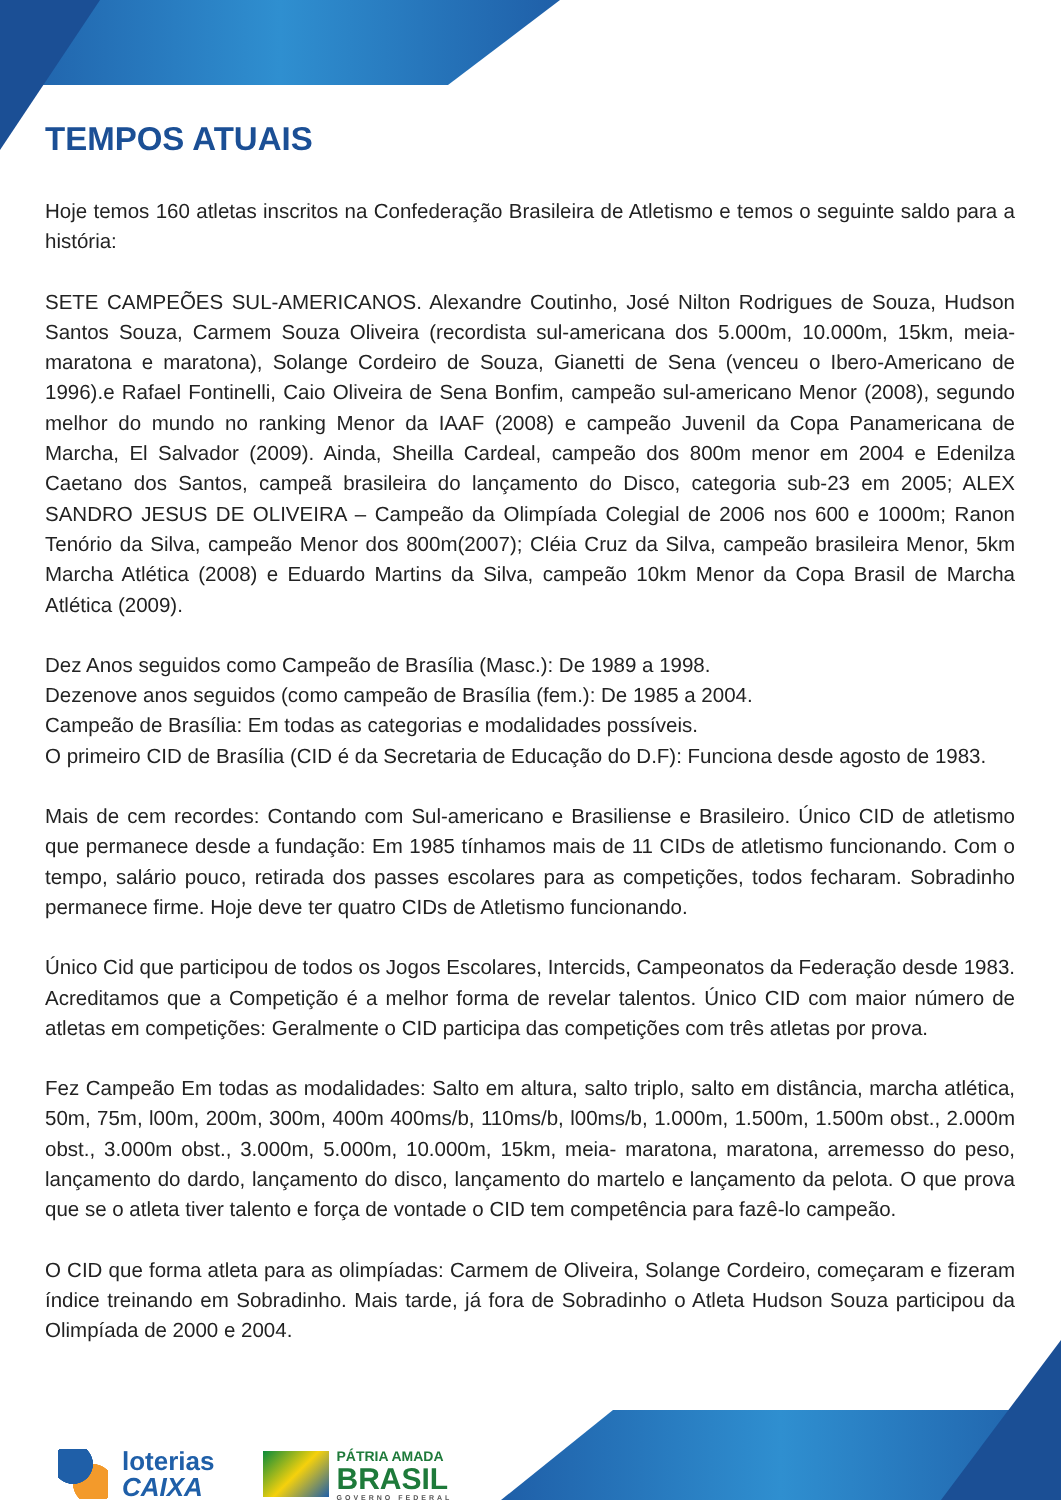TEMPOS ATUAIS
Hoje temos 160 atletas inscritos na Confederação Brasileira de Atletismo e temos o seguinte saldo para a história:
SETE CAMPEÕES SUL-AMERICANOS. Alexandre Coutinho, José Nilton Rodrigues de Souza, Hudson Santos Souza, Carmem Souza Oliveira (recordista sul-americana dos 5.000m, 10.000m, 15km, meia-maratona e maratona), Solange Cordeiro de Souza, Gianetti de Sena (venceu o Ibero-Americano de 1996).e Rafael Fontinelli, Caio Oliveira de Sena Bonfim, campeão sul-americano Menor (2008), segundo melhor do mundo no ranking Menor da IAAF (2008) e campeão Juvenil da Copa Panamericana de Marcha, El Salvador (2009). Ainda, Sheilla Cardeal, campeão dos 800m menor em 2004 e Edenilza Caetano dos Santos, campeã brasileira do lançamento do Disco, categoria sub-23 em 2005; ALEX SANDRO JESUS DE OLIVEIRA – Campeão da Olimpíada Colegial de 2006 nos 600 e 1000m; Ranon Tenório da Silva, campeão Menor dos 800m(2007); Cléia Cruz da Silva, campeão brasileira Menor, 5km Marcha Atlética (2008) e Eduardo Martins da Silva, campeão 10km Menor da Copa Brasil de Marcha Atlética (2009).
Dez Anos seguidos como Campeão de Brasília (Masc.): De 1989 a 1998.
Dezenove anos seguidos (como campeão de Brasília (fem.): De 1985 a 2004.
Campeão de Brasília: Em todas as categorias e modalidades possíveis.
O primeiro CID de Brasília (CID é da Secretaria de Educação do D.F): Funciona desde agosto de 1983.
Mais de cem recordes: Contando com Sul-americano e Brasiliense e Brasileiro. Único CID de atletismo que permanece desde a fundação: Em 1985 tínhamos mais de 11 CIDs de atletismo funcionando. Com o tempo, salário pouco, retirada dos passes escolares para as competições, todos fecharam. Sobradinho permanece firme. Hoje deve ter quatro CIDs de Atletismo funcionando.
Único Cid que participou de todos os Jogos Escolares, Intercids, Campeonatos da Federação desde 1983. Acreditamos que a Competição é a melhor forma de revelar talentos. Único CID com maior número de atletas em competições: Geralmente o CID participa das competições com três atletas por prova.
Fez Campeão Em todas as modalidades: Salto em altura, salto triplo, salto em distância, marcha atlética, 50m, 75m, l00m, 200m, 300m, 400m 400ms/b, 110ms/b, l00ms/b, 1.000m, 1.500m, 1.500m obst., 2.000m obst., 3.000m obst., 3.000m, 5.000m, 10.000m, 15km, meia- maratona, maratona, arremesso do peso, lançamento do dardo, lançamento do disco, lançamento do martelo e lançamento da pelota. O que prova que se o atleta tiver talento e força de vontade o CID tem competência para fazê-lo campeão.
O CID que forma atleta para as olimpíadas: Carmem de Oliveira, Solange Cordeiro, começaram e fizeram índice treinando em Sobradinho. Mais tarde, já fora de Sobradinho o Atleta Hudson Souza participou da Olimpíada de 2000 e 2004.
loterias
CAIXA
PÁTRIA AMADA
BRASIL
GOVERNO FEDERAL